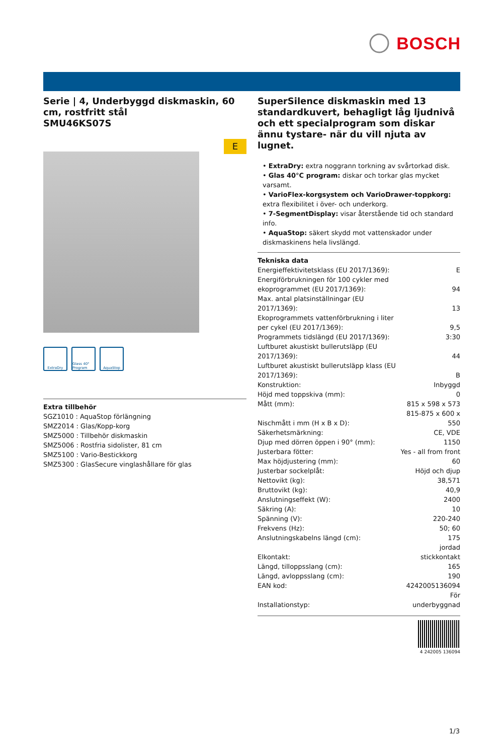BOSCH
Serie | 4, Underbyggd diskmaskin, 60 cm, rostfritt stål
SMU46KS07S
E
ExtraDry Glass 40° Program
AquaStop
Extra tillbehör
SGZ1010 : AquaStop förlängning
SMZ2014 : Glas/Kopp-korg
SMZ5000 : Tillbehör diskmaskin
SMZ5006 : Rostfria sidolister, 81 cm
SMZ5100 : Vario-Bestickkorg
SMZ5300 : GlasSecure vinglashållare för glas
SuperSilence diskmaskin med 13 standardkuvert, behagligt låg ljudnivå och ett specialprogram som diskar ännu tystare- när du vill njuta av lugnet.
• ExtraDry: extra noggrann torkning av svårtorkad disk.
• Glas 40°C program: diskar och torkar glas mycket varsamt.
• VarioFlex-korgsystem och VarioDrawer-toppkorg: extra flexibilitet i över- och underkorg.
• 7-SegmentDisplay: visar återstående tid och standard info.
• AquaStop: säkert skydd mot vattenskador under diskmaskinens hela livslängd.
Tekniska data
| Energieffektivitetsklass (EU 2017/1369): | E |
| Energiförbrukningen för 100 cykler med ekoprogrammet (EU 2017/1369): | 94 |
| Max. antal platsinställningar (EU 2017/1369): | 13 |
| Ekoprogrammets vattenförbrukning i liter per cykel (EU 2017/1369): | 9,5 |
| Programmets tidslängd (EU 2017/1369): | 3:30 |
| Luftburet akustiskt bullerutsläpp (EU 2017/1369): | 44 |
| Luftburet akustiskt bullerutsläpp klass (EU 2017/1369): | B |
| Konstruktion: | Inbyggd |
| Höjd med toppskiva (mm): | 0 |
| Mått (mm): | 815 x 598 x 573 |
| Nischmått i mm (H x B x D): | 815-875 x 600 x 550 |
| Säkerhetsmärkning: | CE, VDE |
| Djup med dörren öppen i 90° (mm): | 1150 |
| Justerbara fötter: | Yes - all from front |
| Max höjdjustering (mm): | 60 |
| Justerbar sockelplåt: | Höjd och djup |
| Nettovikt (kg): | 38,571 |
| Bruttovikt (kg): | 40,9 |
| Anslutningseffekt (W): | 2400 |
| Säkring (A): | 10 |
| Spänning (V): | 220-240 |
| Frekvens (Hz): | 50; 60 |
| Anslutningskabelns längd (cm): | 175 |
| Elkontakt: | jordad stickkontakt |
| Längd, tilloppsslang (cm): | 165 |
| Längd, avloppsslang (cm): | 190 |
| EAN kod: | 4242005136094 |
| Installationstyp: | För underbyggnad |
4 242005 136094
1/3